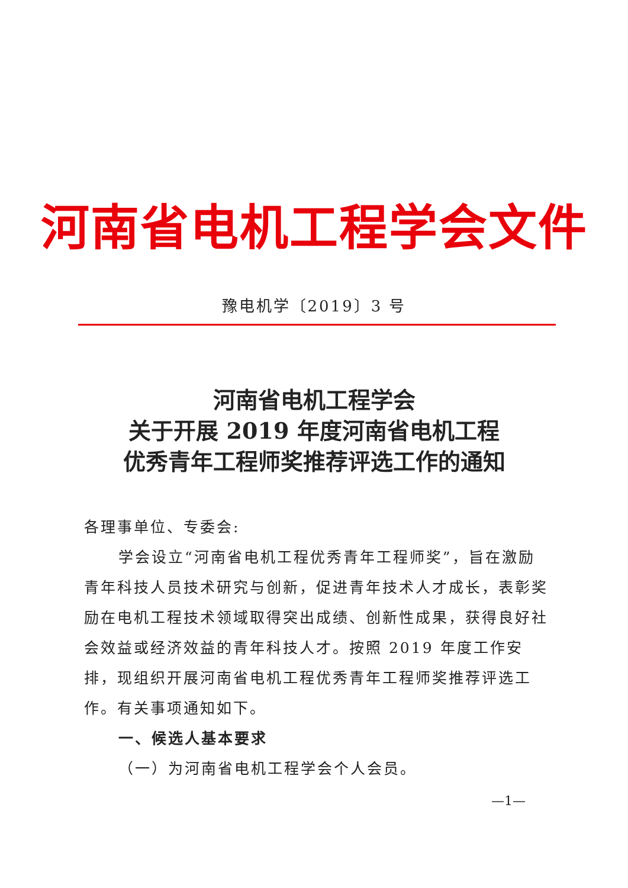河南省电机工程学会文件
豫电机学〔2019〕3 号
河南省电机工程学会
关于开展 2019 年度河南省电机工程
优秀青年工程师奖推荐评选工作的通知
各理事单位、专委会:
学会设立“河南省电机工程优秀青年工程师奖”，旨在激励青年科技人员技术研究与创新，促进青年技术人才成长，表彰奖励在电机工程技术领域取得突出成绩、创新性成果，获得良好社会效益或经济效益的青年科技人才。按照 2019 年度工作安排，现组织开展河南省电机工程优秀青年工程师奖推荐评选工作。有关事项通知如下。
一、候选人基本要求
（一）为河南省电机工程学会个人会员。
—1—